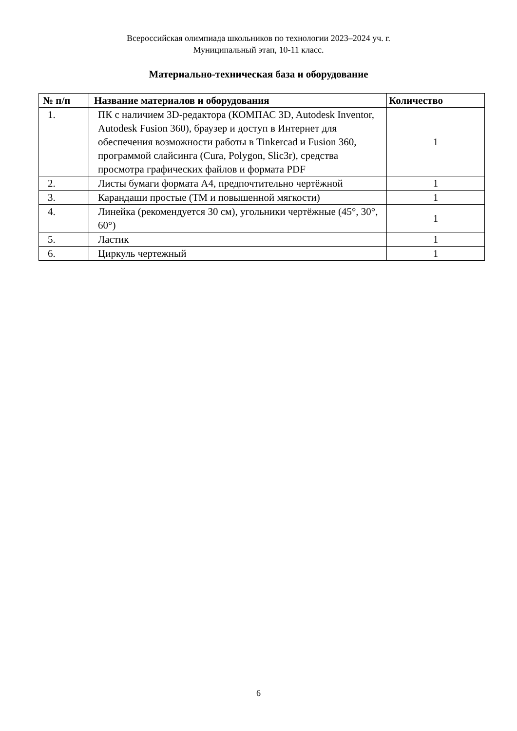Всероссийская олимпиада школьников по технологии 2023–2024 уч. г.
Муниципальный этап, 10-11 класс.
Материально-техническая база и оборудование
| № п/п | Название материалов и оборудования | Количество |
| --- | --- | --- |
| 1. | ПК с наличием 3D-редактора (КОМПАС 3D, Autodesk Inventor, Autodesk Fusion 360), браузер и доступ в Интернет для обеспечения возможности работы в Tinkercad и Fusion 360, программой слайсинга (Cura, Polygon, Slic3r), средства просмотра графических файлов и формата PDF | 1 |
| 2. | Листы бумаги формата А4, предпочтительно чертёжной | 1 |
| 3. | Карандаши простые (ТМ и повышенной мягкости) | 1 |
| 4. | Линейка (рекомендуется 30 см), угольники чертёжные (45°, 30°, 60°) | 1 |
| 5. | Ластик | 1 |
| 6. | Циркуль чертежный | 1 |
6